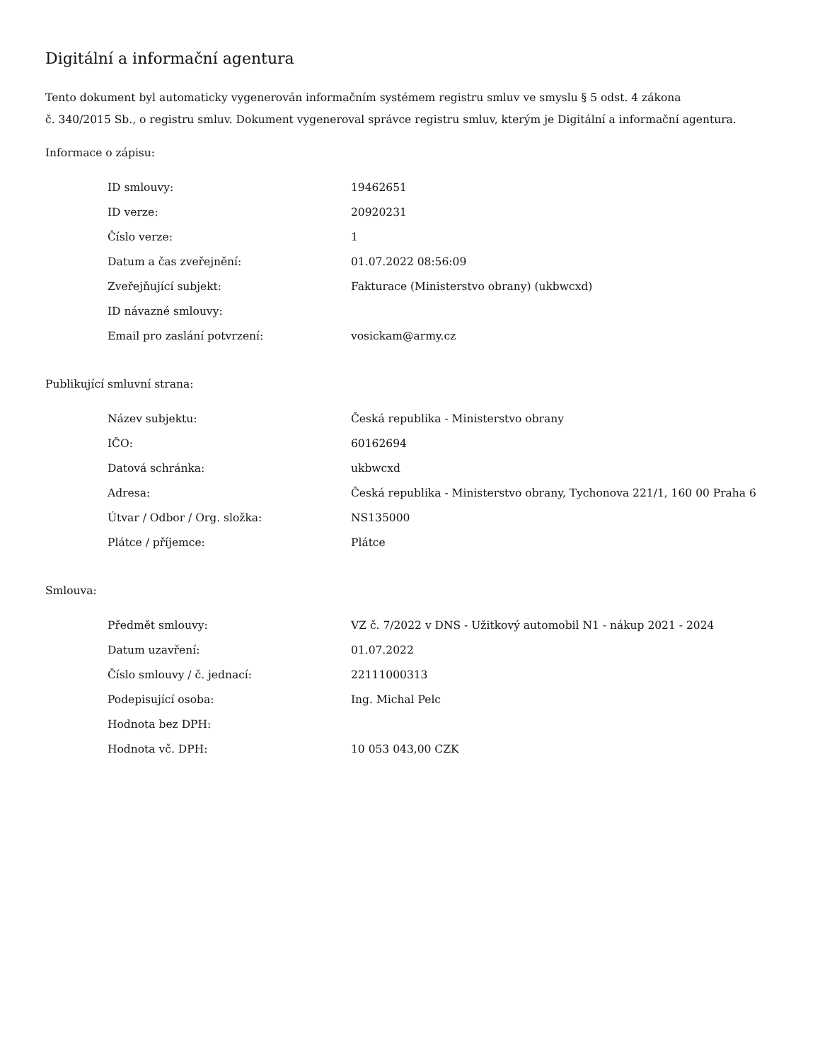Digitální a informační agentura
Tento dokument byl automaticky vygenerován informačním systémem registru smluv ve smyslu § 5 odst. 4 zákona
č. 340/2015 Sb., o registru smluv. Dokument vygeneroval správce registru smluv, kterým je Digitální a informační agentura.
Informace o zápisu:
| ID smlouvy: | 19462651 |
| ID verze: | 20920231 |
| Číslo verze: | 1 |
| Datum a čas zveřejnění: | 01.07.2022 08:56:09 |
| Zveřejňující subjekt: | Fakturace (Ministerstvo obrany) (ukbwcxd) |
| ID návazné smlouvy: | |
| Email pro zaslání potvrzení: | vosickam@army.cz |
Publikující smluvní strana:
| Název subjektu: | Česká republika - Ministerstvo obrany |
| IČO: | 60162694 |
| Datová schránka: | ukbwcxd |
| Adresa: | Česká republika - Ministerstvo obrany, Tychonova 221/1, 160 00 Praha 6 |
| Útvar / Odbor / Org. složka: | NS135000 |
| Plátce / příjemce: | Plátce |
Smlouva:
| Předmět smlouvy: | VZ č. 7/2022 v DNS - Užitkový automobil N1 - nákup 2021 - 2024 |
| Datum uzavření: | 01.07.2022 |
| Číslo smlouvy / č. jednací: | 22111000313 |
| Podepisující osoba: | Ing. Michal Pelc |
| Hodnota bez DPH: | |
| Hodnota vč. DPH: | 10 053 043,00 CZK |